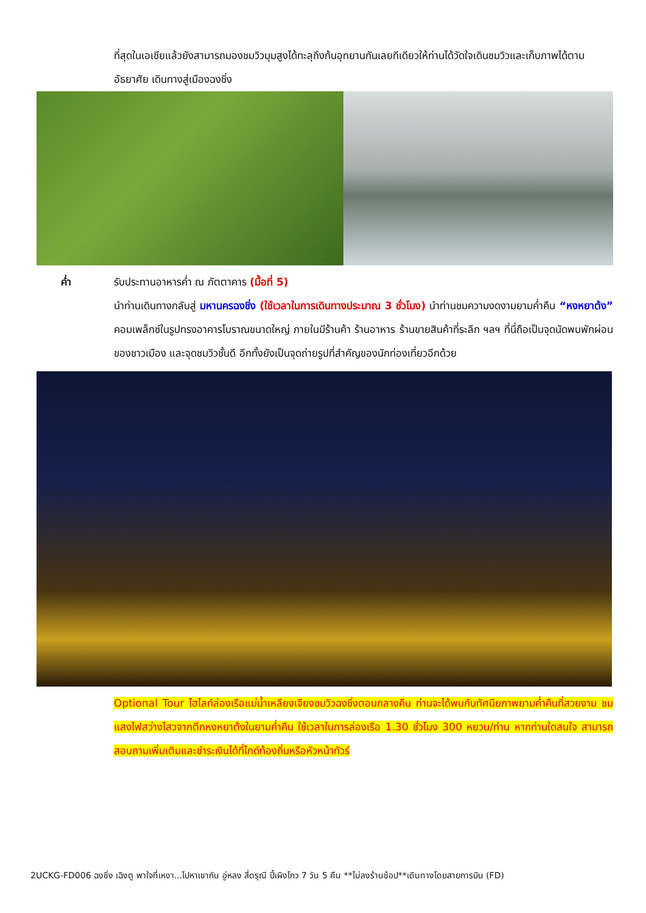ที่สุดในเอเชียแล้วยังสามารถมองชมวิวมุมสูงได้ทะลุถึงก้นอุทยานกันเลยทีเดียวให้ท่านได้วัดใจเดินชมวิวและเก็บภาพได้ตามอัธยาศัย เดินทางสู่เมืองฉงชิ่ง
ค่ำ รับประทานอาหารค่ำ ณ ภัตตาคาร (มื้อที่ 5)
นำท่านเดินทางกลับสู่ มหานครฉงชิ่ง (ใช้เวลาในการเดินทางประมาณ 3 ชั่วโมง) นำท่านชมความงดงามยามค่ำคืน “หงหยาต้ง” คอมเพล็กซ์ในรูปทรงอาคารโบราณขนาดใหญ่ ภายในมีร้านค้า ร้านอาหาร ร้านขายสินค้าที่ระลึก ฯลฯ ที่นี่ถือเป็นจุดนัดพบพักผ่อนของชาวเมือง และจุดชมวิวชั้นดี อีกทั้งยังเป็นจุดถ่ายรูปที่สำคัญของนักท่องเที่ยวอีกด้วย
Optional Tour ไฮไลท์ล่องเรือแม่น้ำเหลียงเจียงชมวิวฉงชิ่งตอนกลางคืน ท่านจะได้พบกับทัศนียภาพยามค่ำคืนที่สวยงาม ชมแสงไฟสว่างไสวจากตึกหงหยาต้งในยามค่ำคืน ใช้เวลาในการล่องเรือ 1.30 ชั่วโมง 300 หยวน/ท่าน หากท่านใดสนใจ สามารถสอบถามเพิ่มเติมและชำระเงินได้ที่ไกด์ท้องถิ่นหรือหัวหน้าทัวร์
2UCKG-FD006 ฉงชิ่ง เฉิงตู พาใจที่เหงา...ไปหาเขากัน อู่หลง สี่ดรุณี ปี้เผิงโกว 7 วัน 5 คืน **ไม่ลงร้านช้อป**เดินทางโดยสายการบิน (FD)